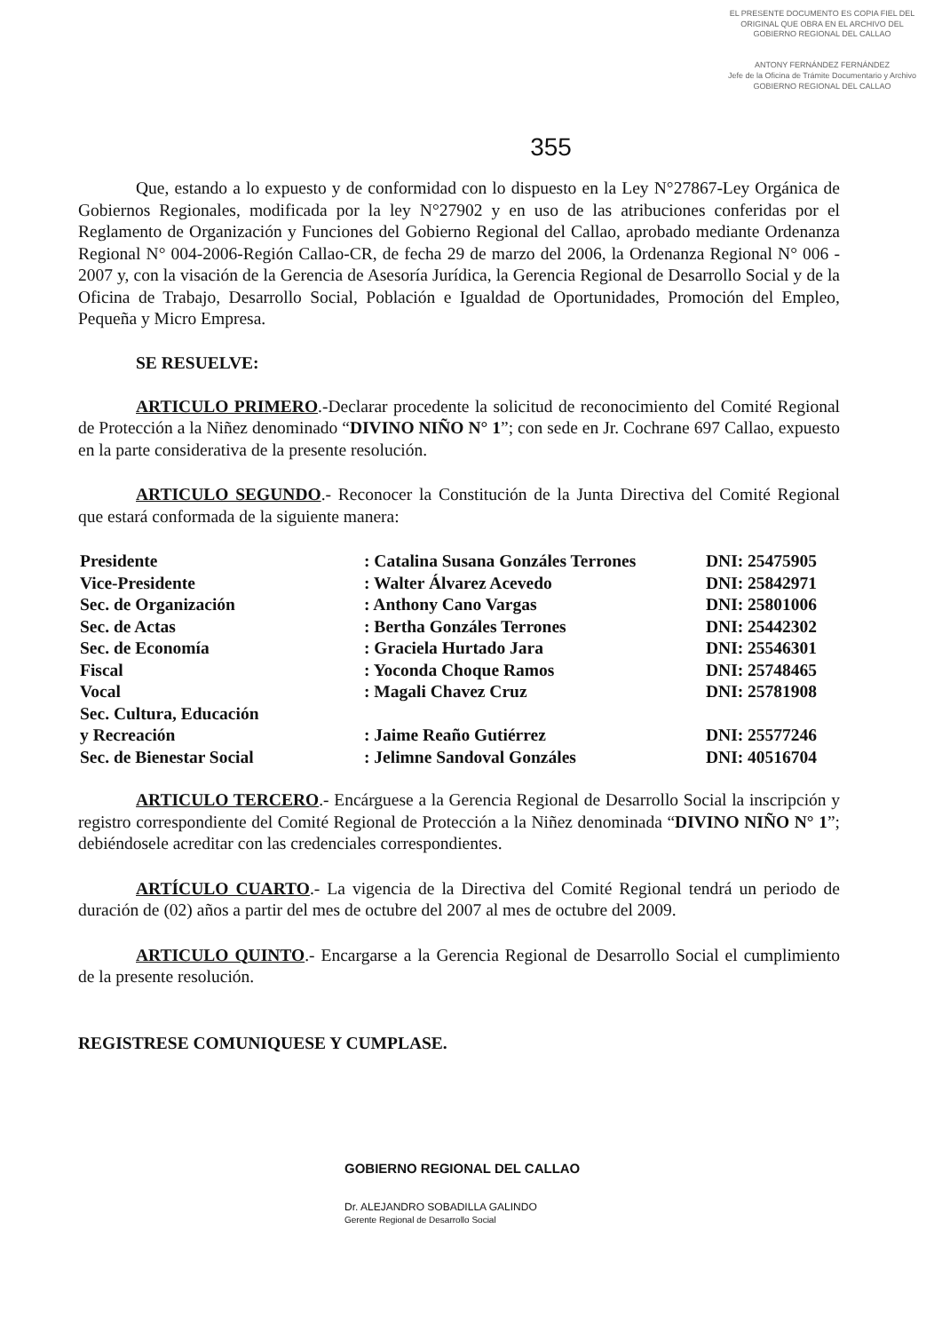EL PRESENTE DOCUMENTO ES COPIA FIEL DEL ORIGINAL QUE OBRA EN EL ARCHIVO DEL GOBIERNO REGIONAL DEL CALLAO
ANTONY FERNÁNDEZ FERNÁNDEZ
Jefe de la Oficina de Trámite Documentario y Archivo
GOBIERNO REGIONAL DEL CALLAO
355
Que, estando a lo expuesto y de conformidad con lo dispuesto en la Ley N°27867-Ley Orgánica de Gobiernos Regionales, modificada por la ley N°27902 y en uso de las atribuciones conferidas por el Reglamento de Organización y Funciones del Gobierno Regional del Callao, aprobado mediante Ordenanza Regional N° 004-2006-Región Callao-CR, de fecha 29 de marzo del 2006, la Ordenanza Regional N° 006 - 2007 y, con la visación de la Gerencia de Asesoría Jurídica, la Gerencia Regional de Desarrollo Social y de la Oficina de Trabajo, Desarrollo Social, Población e Igualdad de Oportunidades, Promoción del Empleo, Pequeña y Micro Empresa.
SE RESUELVE:
ARTICULO PRIMERO.-Declarar procedente la solicitud de reconocimiento del Comité Regional de Protección a la Niñez denominado “DIVINO NIÑO N° 1”; con sede en Jr. Cochrane 697 Callao, expuesto en la parte considerativa de la presente resolución.
ARTICULO SEGUNDO.- Reconocer la Constitución de la Junta Directiva del Comité Regional que estará conformada de la siguiente manera:
| Presidente | : Catalina Susana Gonzáles Terrones | DNI: 25475905 |
| Vice-Presidente | : Walter Álvarez Acevedo | DNI: 25842971 |
| Sec. de Organización | : Anthony Cano Vargas | DNI: 25801006 |
| Sec. de Actas | : Bertha Gonzáles Terrones | DNI: 25442302 |
| Sec. de Economía | : Graciela Hurtado Jara | DNI: 25546301 |
| Fiscal | : Yoconda Choque Ramos | DNI: 25748465 |
| Vocal | : Magali Chavez Cruz | DNI: 25781908 |
| Sec. Cultura, Educación y Recreación | : Jaime Reaño Gutiérrez | DNI: 25577246 |
| Sec. de Bienestar Social | : Jelimne Sandoval Gonzáles | DNI: 40516704 |
ARTICULO TERCERO.- Encárguese a la Gerencia Regional de Desarrollo Social la inscripción y registro correspondiente del Comité Regional de Protección a la Niñez denominada “DIVINO NIÑO N° 1”; debiéndosele acreditar con las credenciales correspondientes.
ARTÍCULO CUARTO.- La vigencia de la Directiva del Comité Regional tendrá un periodo de duración de (02) años a partir del mes de octubre del 2007 al mes de octubre del 2009.
ARTICULO QUINTO.- Encargarse a la Gerencia Regional de Desarrollo Social el cumplimiento de la presente resolución.
REGISTRESE COMUNIQUESE Y CUMPLASE.
GOBIERNO REGIONAL DEL CALLAO
Dr. ALEJANDRO SOBADILLA GALINDO
Gerente Regional de Desarrollo Social